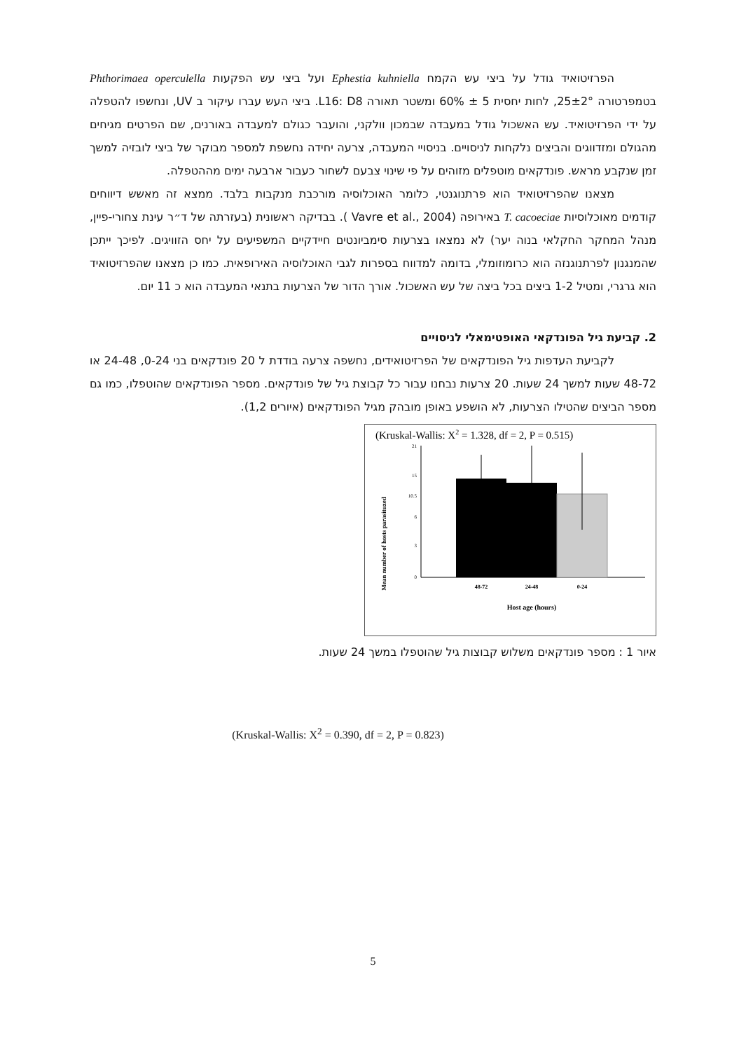הפרזיטואיד גודל על ביצי עש הקמח Ephestia kuhniella ועל ביצי עש הפקעות Phthorimaea operculella בטמפרטורה 25±2°, לחות יחסית 5 ± 60% ומשטר תאורה L16: D8. ביצי העש עברו עיקור ב UV, ונחשפו להטפלה על ידי הפרזיטואיד. עש האשכול גודל במעבדה שבמכון וולקני, והועבר כגולם למעבדה באורנים, שם הפרטים מגיחים מהגולם ומזדווגים והביצים נלקחות לניסויים. בניסויי המעבדה, צרעה יחידה נחשפת למספר מבוקר של ביצי לובזיה למשך זמן שנקבע מראש. פונדקאים מוטפלים מזוהים על פי שינוי צבעם לשחור כעבור ארבעה ימים מההטפלה.
מצאנו שהפרזיטואיד הוא פרתנוגנטי, כלומר האוכלוסיה מורכבת מנקבות בלבד. ממצא זה מאשש דיווחים קודמים מאוכלוסיות T. cacoeciae באירופה (Vavre et al., 2004 ). בבדיקה ראשונית (בעזרתה של ד״ר עינת צחורי-פיין, מנהל המחקר החקלאי בנוה יער) לא נמצאו בצרעות סימביונטים חיידקיים המשפיעים על יחס הזוויגים. לפיכך ייתכן שהמנגנון לפרתנוגנזה הוא כרומוזומלי, בדומה למדווח בספרות לגבי האוכלוסיה האירופאית. כמו כן מצאנו שהפרזיטואיד הוא גרגרי, ומטיל 1-2 ביצים בכל ביצה של עש האשכול. אורך הדור של הצרעות בתנאי המעבדה הוא כ 11 יום.
2. קביעת גיל הפונדקאי האופטימאלי לניסויים
לקביעת העדפות גיל הפונדקאים של הפרזיטואידים, נחשפה צרעה בודדת ל 20 פונדקאים בני 0-24, 24-48 או 48-72 שעות למשך 24 שעות. 20 צרעות נבחנו עבור כל קבוצת גיל של פונדקאים. מספר הפונדקאים שהוטפלו, כמו גם מספר הביצים שהטילו הצרעות, לא הושפע באופן מובהק מגיל הפונדקאים (איורים 1,2).
(Kruskal-Wallis: X2 = 1.328, df = 2, P = 0.515)
Mean number of hosts parasituzed
21
15
10.5
6
3
0
48-72
24-48
0-24
Host age (hours)
איור 1 : מספר פונדקאים משלוש קבוצות גיל שהוטפלו במשך 24 שעות.
(Kruskal-Wallis: X<sup>2</sup> = 0.390, df = 2, P = 0.823)
5